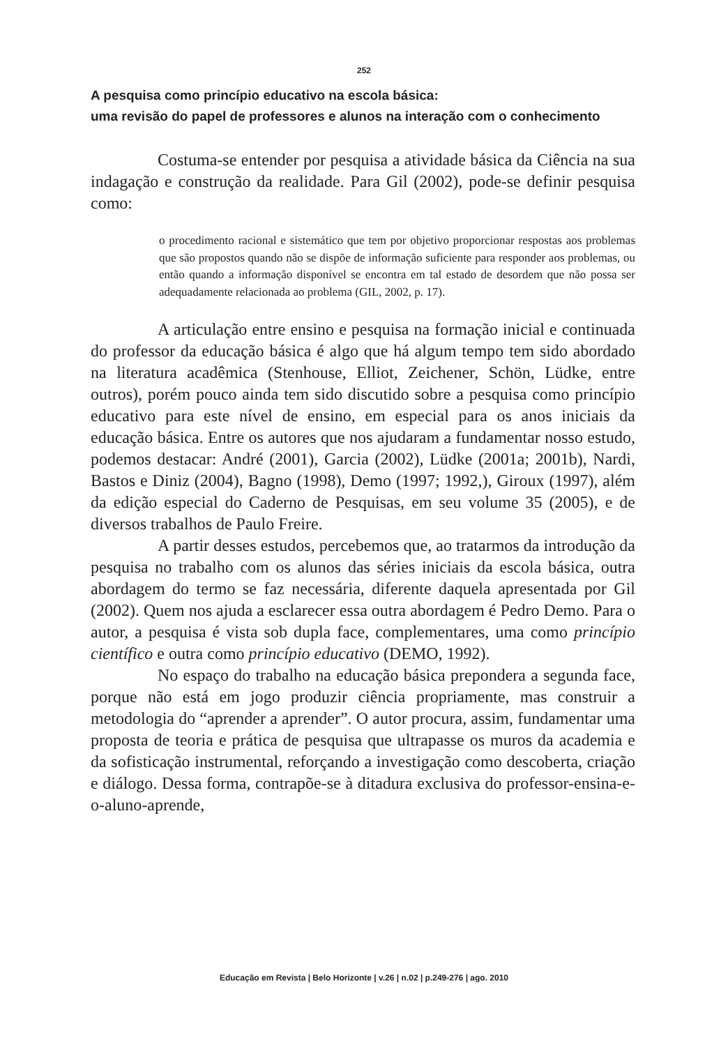252
A pesquisa como princípio educativo na escola básica:
uma revisão do papel de professores e alunos na interação com o conhecimento
Costuma-se entender por pesquisa a atividade básica da Ciência na sua indagação e construção da realidade. Para Gil (2002), pode-se definir pesquisa como:
o procedimento racional e sistemático que tem por objetivo proporcionar respostas aos problemas que são propostos quando não se dispõe de informação suficiente para responder aos problemas, ou então quando a informação disponível se encontra em tal estado de desordem que não possa ser adequadamente relacionada ao problema (GIL, 2002, p. 17).
A articulação entre ensino e pesquisa na formação inicial e continuada do professor da educação básica é algo que há algum tempo tem sido abordado na literatura acadêmica (Stenhouse, Elliot, Zeichener, Schön, Lüdke, entre outros), porém pouco ainda tem sido discutido sobre a pesquisa como princípio educativo para este nível de ensino, em especial para os anos iniciais da educação básica. Entre os autores que nos ajudaram a fundamentar nosso estudo, podemos destacar: André (2001), Garcia (2002), Lüdke (2001a; 2001b), Nardi, Bastos e Diniz (2004), Bagno (1998), Demo (1997; 1992,), Giroux (1997), além da edição especial do Caderno de Pesquisas, em seu volume 35 (2005), e de diversos trabalhos de Paulo Freire.
A partir desses estudos, percebemos que, ao tratarmos da introdução da pesquisa no trabalho com os alunos das séries iniciais da escola básica, outra abordagem do termo se faz necessária, diferente daquela apresentada por Gil (2002). Quem nos ajuda a esclarecer essa outra abordagem é Pedro Demo. Para o autor, a pesquisa é vista sob dupla face, complementares, uma como princípio científico e outra como princípio educativo (DEMO, 1992).
No espaço do trabalho na educação básica prepondera a segunda face, porque não está em jogo produzir ciência propriamente, mas construir a metodologia do “aprender a aprender”. O autor procura, assim, fundamentar uma proposta de teoria e prática de pesquisa que ultrapasse os muros da academia e da sofisticação instrumental, reforçando a investigação como descoberta, criação e diálogo. Dessa forma, contrapõe-se à ditadura exclusiva do professor-ensina-e-o-aluno-aprende,
Educação em Revista | Belo Horizonte | v.26 | n.02 | p.249-276 | ago. 2010